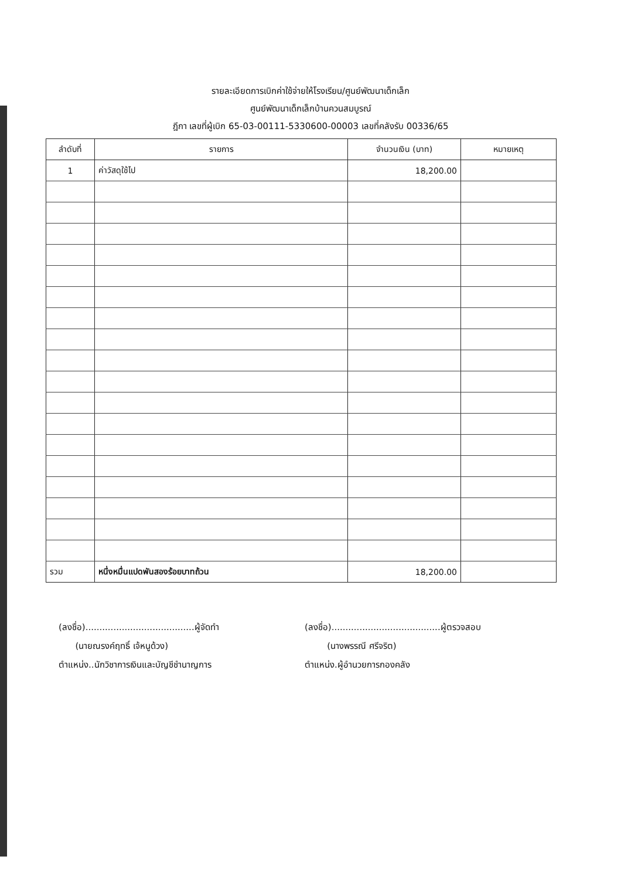รายละเอียดการเบิกค่าใช้จ่ายให้โรงเรียน/ศูนย์พัฒนาเด็กเล็ก
ศูนย์พัฒนาเด็กเล็กบ้านควนสมบูรณ์
ฎีกา เลขที่ผู้เบิก 65-03-00111-5330600-00003 เลขที่คลังรับ 00336/65
| ลำดับที่ | รายการ | จำนวนเงิน (บาท) | หมายเหตุ |
| --- | --- | --- | --- |
| 1 | ค่าวัสดุใช้ไป | 18,200.00 | |
| รวม | หนึ่งหมื่นแปดพันสองร้อยบาทถ้วน | 18,200.00 | |
(ลงชื่อ).......................................ผู้จัดทำ
(นายณรงค์ฤทธิ์ เจ้หนูด้วง)
ตำแหน่ง..นักวิชาการเงินและบัญชีชำนาญการ
(ลงชื่อ).......................................ผู้ตรวจสอบ
(นางพรรณี ศรีจริต)
ตำแหน่ง.ผู้อำนวยการกองคลัง